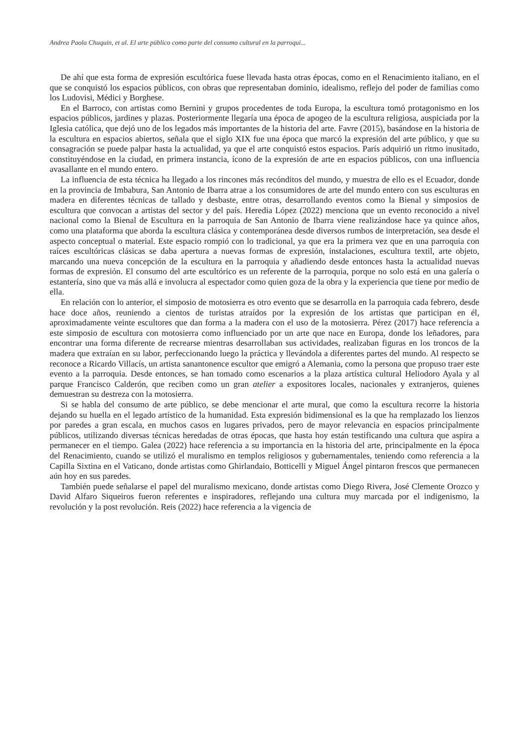Andrea Paola Chuquín, et al. El arte público como parte del consumo cultural en la parroqui...
De ahí que esta forma de expresión escultórica fuese llevada hasta otras épocas, como en el Renacimiento italiano, en el que se conquistó los espacios públicos, con obras que representaban dominio, idealismo, reflejo del poder de familias como los Ludovisi, Médici y Borghese.
En el Barroco, con artistas como Bernini y grupos procedentes de toda Europa, la escultura tomó protagonismo en los espacios públicos, jardines y plazas. Posteriormente llegaría una época de apogeo de la escultura religiosa, auspiciada por la Iglesia católica, que dejó uno de los legados más importantes de la historia del arte. Favre (2015), basándose en la historia de la escultura en espacios abiertos, señala que el siglo XIX fue una época que marcó la expresión del arte público, y que su consagración se puede palpar hasta la actualidad, ya que el arte conquistó estos espacios. París adquirió un ritmo inusitado, constituyéndose en la ciudad, en primera instancia, ícono de la expresión de arte en espacios públicos, con una influencia avasallante en el mundo entero.
La influencia de esta técnica ha llegado a los rincones más recónditos del mundo, y muestra de ello es el Ecuador, donde en la provincia de Imbabura, San Antonio de Ibarra atrae a los consumidores de arte del mundo entero con sus esculturas en madera en diferentes técnicas de tallado y desbaste, entre otras, desarrollando eventos como la Bienal y simposios de escultura que convocan a artistas del sector y del país. Heredia López (2022) menciona que un evento reconocido a nivel nacional como la Bienal de Escultura en la parroquia de San Antonio de Ibarra viene realizándose hace ya quince años, como una plataforma que aborda la escultura clásica y contemporánea desde diversos rumbos de interpretación, sea desde el aspecto conceptual o material. Este espacio rompió con lo tradicional, ya que era la primera vez que en una parroquia con raíces escultóricas clásicas se daba apertura a nuevas formas de expresión, instalaciones, escultura textil, arte objeto, marcando una nueva concepción de la escultura en la parroquia y añadiendo desde entonces hasta la actualidad nuevas formas de expresión. El consumo del arte escultórico es un referente de la parroquia, porque no solo está en una galería o estantería, sino que va más allá e involucra al espectador como quien goza de la obra y la experiencia que tiene por medio de ella.
En relación con lo anterior, el simposio de motosierra es otro evento que se desarrolla en la parroquia cada febrero, desde hace doce años, reuniendo a cientos de turistas atraídos por la expresión de los artistas que participan en él, aproximadamente veinte escultores que dan forma a la madera con el uso de la motosierra. Pérez (2017) hace referencia a este simposio de escultura con motosierra como influenciado por un arte que nace en Europa, donde los leñadores, para encontrar una forma diferente de recrearse mientras desarrollaban sus actividades, realizaban figuras en los troncos de la madera que extraían en su labor, perfeccionando luego la práctica y llevándola a diferentes partes del mundo. Al respecto se reconoce a Ricardo Villacís, un artista sanantonence escultor que emigró a Alemania, como la persona que propuso traer este evento a la parroquia. Desde entonces, se han tomado como escenarios a la plaza artística cultural Heliodoro Ayala y al parque Francisco Calderón, que reciben como un gran atelier a expositores locales, nacionales y extranjeros, quienes demuestran su destreza con la motosierra.
Si se habla del consumo de arte público, se debe mencionar el arte mural, que como la escultura recorre la historia dejando su huella en el legado artístico de la humanidad. Esta expresión bidimensional es la que ha remplazado los lienzos por paredes a gran escala, en muchos casos en lugares privados, pero de mayor relevancia en espacios principalmente públicos, utilizando diversas técnicas heredadas de otras épocas, que hasta hoy están testificando una cultura que aspira a permanecer en el tiempo. Galea (2022) hace referencia a su importancia en la historia del arte, principalmente en la época del Renacimiento, cuando se utilizó el muralismo en templos religiosos y gubernamentales, teniendo como referencia a la Capilla Sixtina en el Vaticano, donde artistas como Ghirlandaio, Botticelli y Miguel Ángel pintaron frescos que permanecen aún hoy en sus paredes.
También puede señalarse el papel del muralismo mexicano, donde artistas como Diego Rivera, José Clemente Orozco y David Alfaro Siqueiros fueron referentes e inspiradores, reflejando una cultura muy marcada por el indigenismo, la revolución y la post revolución. Reis (2022) hace referencia a la vigencia de